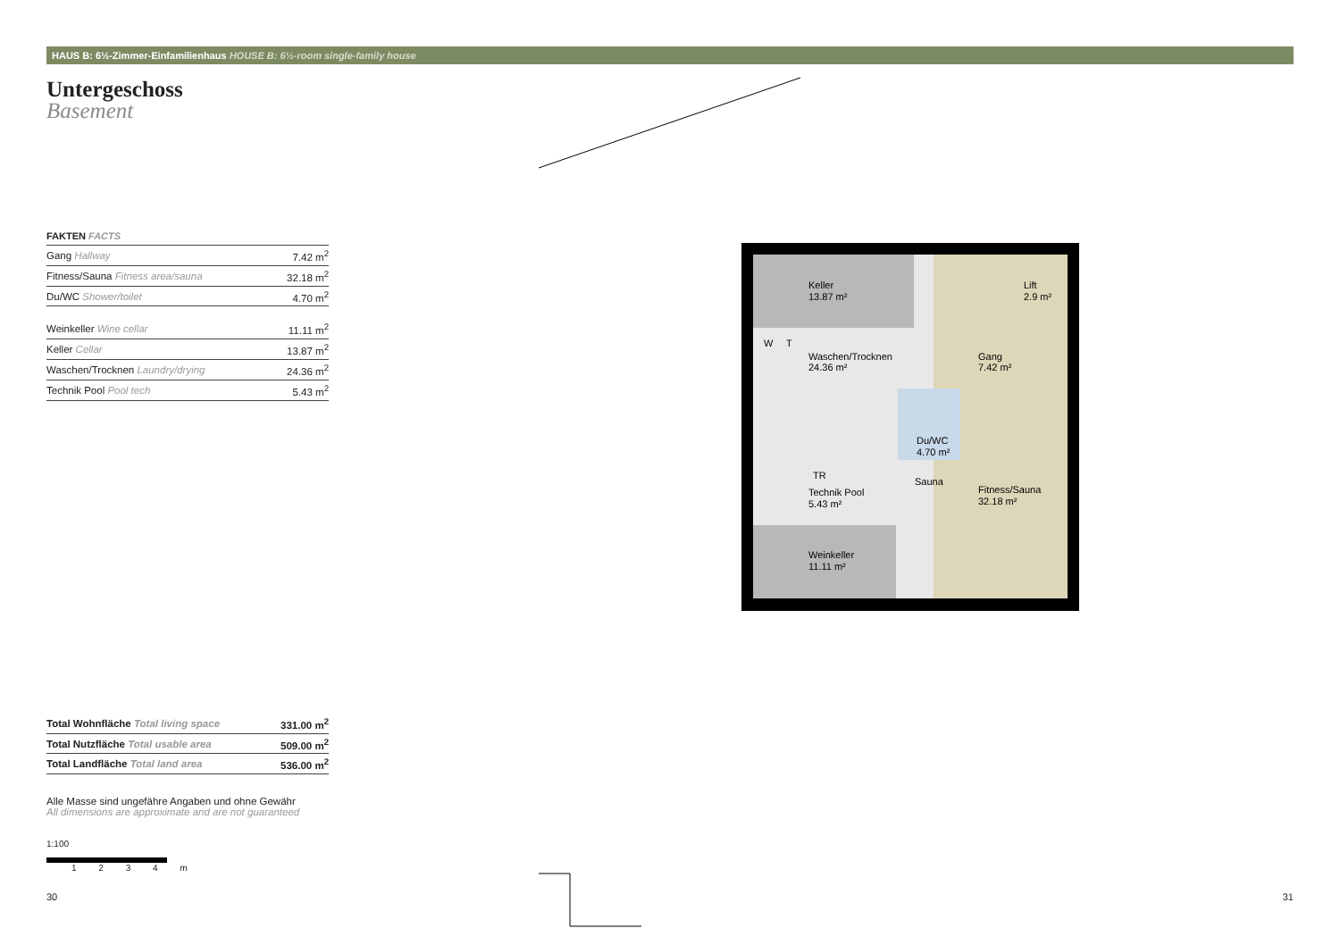HAUS B: 6½-Zimmer-Einfamilienhaus HOUSE B: 6½-room single-family house
Untergeschoss
Basement
FAKTEN FACTS
| Gang Hallway | 7.42 m<sup>2</sup> |
| Fitness/Sauna Fitness area/sauna | 32.18 m<sup>2</sup> |
| Du/WC Shower/toilet | 4.70 m<sup>2</sup> |
| Weinkeller Wine cellar | 11.11 m<sup>2</sup> |
| Keller Cellar | 13.87 m<sup>2</sup> |
| Waschen/Trocknen Laundry/drying | 24.36 m<sup>2</sup> |
| Technik Pool Pool tech | 5.43 m<sup>2</sup> |
| Total Wohnfläche Total living space | 331.00 m<sup>2</sup> |
| Total Nutzfläche Total usable area | 509.00 m<sup>2</sup> |
| Total Landfläche Total land area | 536.00 m<sup>2</sup> |
Alle Masse sind ungefähre Angaben und ohne Gewähr
All dimensions are approximate and are not guaranteed
1:100
1 2 3 4 m
Keller
13.87 m²
W
T
Waschen/Trocknen
24.36 m²
Gang
7.42 m²
Lift
2.9 m²
Du/WC
4.70 m²
TR
Sauna
Technik Pool
5.43 m²
Fitness/Sauna
32.18 m²
Weinkeller
11.11 m²
30 31